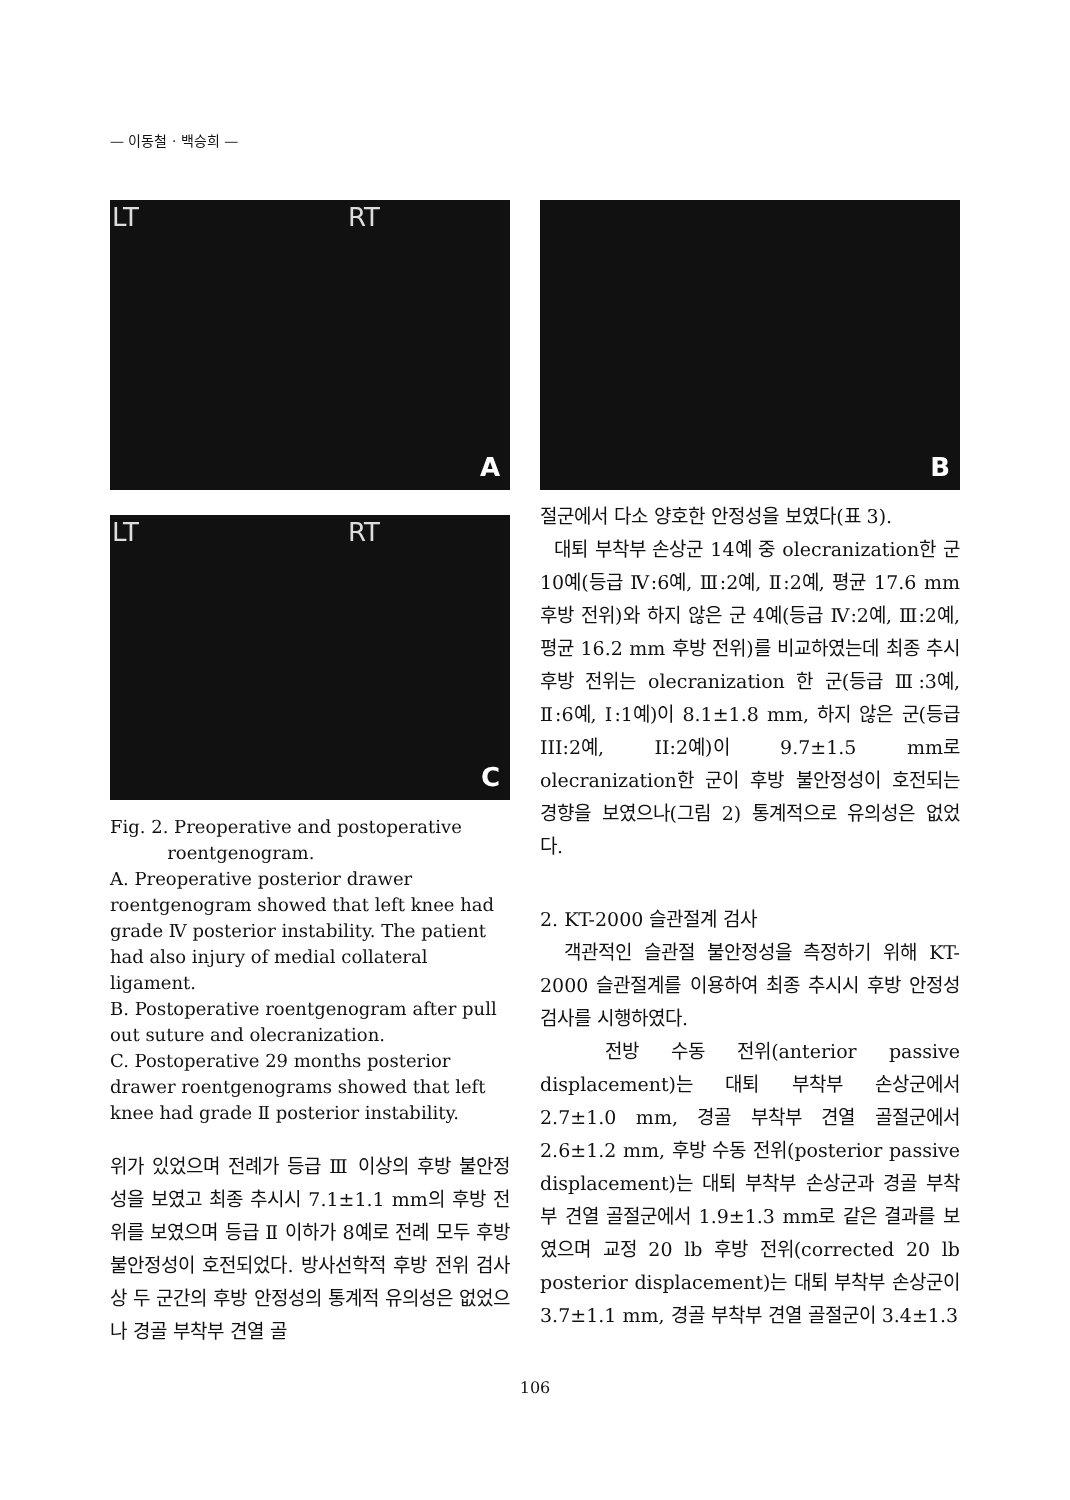— 이동철 · 백승희 —
LT RT
A
LT RT
C
Fig. 2. Preoperative and postoperative
roentgenogram.
A. Preoperative posterior drawer roentgenogram showed that left knee had grade Ⅳ posterior instability. The patient had also injury of medial collateral ligament.
B. Postoperative roentgenogram after pull out suture and olecranization.
C. Postoperative 29 months posterior drawer roentgenograms showed that left knee had grade Ⅱ posterior instability.
위가 있었으며 전례가 등급 Ⅲ 이상의 후방 불안정성을 보였고 최종 추시시 7.1±1.1 mm의 후방 전위를 보였으며 등급 Ⅱ 이하가 8예로 전례 모두 후방 불안정성이 호전되었다. 방사선학적 후방 전위 검사상 두 군간의 후방 안정성의 통계적 유의성은 없었으나 경골 부착부 견열 골
B
절군에서 다소 양호한 안정성을 보였다(표 3).
대퇴 부착부 손상군 14예 중 olecranization한 군 10예(등급 Ⅳ:6예, Ⅲ:2예, Ⅱ:2예, 평균 17.6 mm 후방 전위)와 하지 않은 군 4예(등급 Ⅳ:2예, Ⅲ:2예, 평균 16.2 mm 후방 전위)를 비교하였는데 최종 추시 후방 전위는 olecranization 한 군(등급 Ⅲ:3예, Ⅱ:6예, Ⅰ:1예)이 8.1±1.8 mm, 하지 않은 군(등급 III:2예, II:2예)이 9.7±1.5 mm로 olecranization한 군이 후방 불안정성이 호전되는 경향을 보였으나(그림 2) 통계적으로 유의성은 없었다.
2. KT-2000 슬관절계 검사
객관적인 슬관절 불안정성을 측정하기 위해 KT-2000 슬관절계를 이용하여 최종 추시시 후방 안정성 검사를 시행하였다.
전방 수동 전위(anterior passive displacement)는 대퇴 부착부 손상군에서 2.7±1.0 mm, 경골 부착부 견열 골절군에서 2.6±1.2 mm, 후방 수동 전위(posterior passive displacement)는 대퇴 부착부 손상군과 경골 부착부 견열 골절군에서 1.9±1.3 mm로 같은 결과를 보였으며 교정 20 lb 후방 전위(corrected 20 lb posterior displacement)는 대퇴 부착부 손상군이 3.7±1.1 mm, 경골 부착부 견열 골절군이 3.4±1.3
106